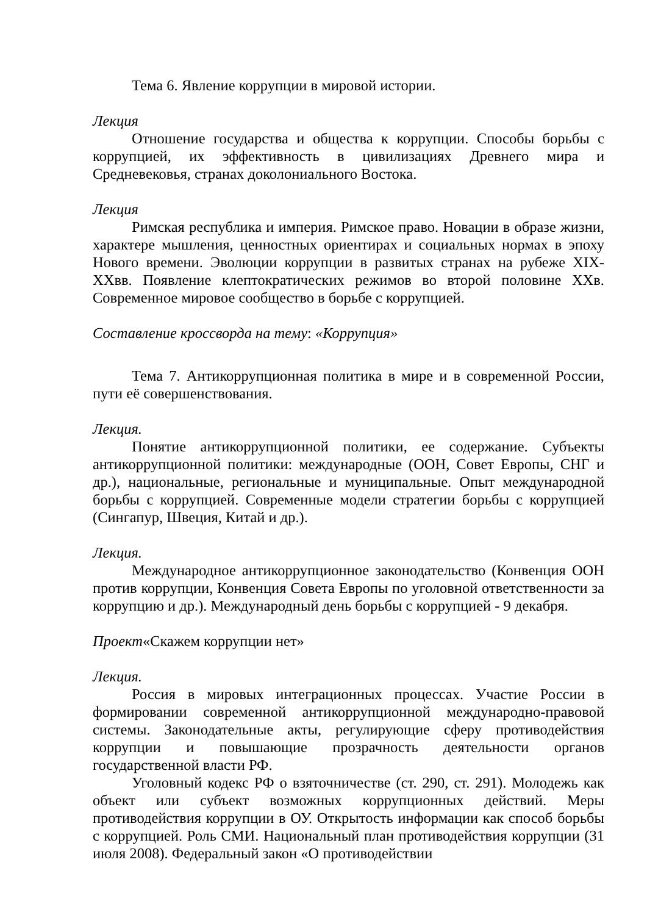Тема 6. Явление коррупции в мировой истории.
Лекция
Отношение государства и общества к коррупции. Способы борьбы с коррупцией, их эффективность в цивилизациях Древнего мира и Средневековья, странах доколониального Востока.
Лекция
Римская республика и империя. Римское право. Новации в образе жизни, характере мышления, ценностных ориентирах и социальных нормах в эпоху Нового времени. Эволюции коррупции в развитых странах на рубеже XIX-XXвв. Появление клептократических режимов во второй половине XXв. Современное мировое сообщество в борьбе с коррупцией.
Составление кроссворда на тему: «Коррупция»
Тема 7. Антикоррупционная политика в мире и в современной России, пути её совершенствования.
Лекция.
Понятие антикоррупционной политики, ее содержание. Субъекты антикоррупционной политики: международные (ООН, Совет Европы, СНГ и др.), национальные, региональные и муниципальные. Опыт международной борьбы с коррупцией. Современные модели стратегии борьбы с коррупцией (Сингапур, Швеция, Китай и др.).
Лекция.
Международное антикоррупционное законодательство (Конвенция ООН против коррупции, Конвенция Совета Европы по уголовной ответственности за коррупцию и др.). Международный день борьбы с коррупцией - 9 декабря.
Проект«Скажем коррупции нет»
Лекция.
Россия в мировых интеграционных процессах. Участие России в формировании современной антикоррупционной международно-правовой системы. Законодательные акты, регулирующие сферу противодействия коррупции и повышающие прозрачность деятельности органов государственной власти РФ.
Уголовный кодекс РФ о взяточничестве (ст. 290, ст. 291). Молодежь как объект или субъект возможных коррупционных действий. Меры противодействия коррупции в ОУ. Открытость информации как способ борьбы с коррупцией. Роль СМИ. Национальный план противодействия коррупции (31 июля 2008). Федеральный закон «О противодействии